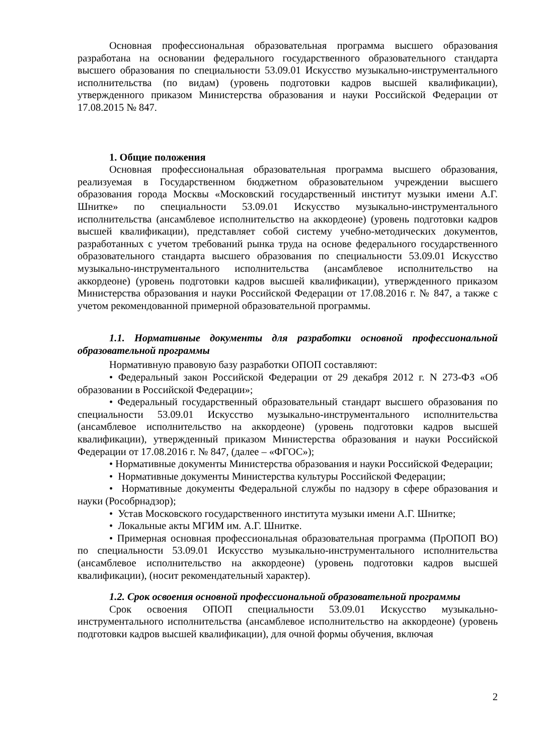Основная профессиональная образовательная программа высшего образования разработана на основании федерального государственного образовательного стандарта высшего образования по специальности 53.09.01 Искусство музыкально-инструментального исполнительства (по видам) (уровень подготовки кадров высшей квалификации), утвержденного приказом Министерства образования и науки Российской Федерации от 17.08.2015 № 847.
1. Общие положения
Основная профессиональная образовательная программа высшего образования, реализуемая в Государственном бюджетном образовательном учреждении высшего образования города Москвы «Московский государственный институт музыки имени А.Г. Шнитке» по специальности 53.09.01 Искусство музыкально-инструментального исполнительства (ансамблевое исполнительство на аккордеоне) (уровень подготовки кадров высшей квалификации), представляет собой систему учебно-методических документов, разработанных с учетом требований рынка труда на основе федерального государственного образовательного стандарта высшего образования по специальности 53.09.01 Искусство музыкально-инструментального исполнительства (ансамблевое исполнительство на аккордеоне) (уровень подготовки кадров высшей квалификации), утвержденного приказом Министерства образования и науки Российской Федерации от 17.08.2016 г. № 847, а также с учетом рекомендованной примерной образовательной программы.
1.1. Нормативные документы для разработки основной профессиональной образовательной программы
Нормативную правовую базу разработки ОПОП составляют:
• Федеральный закон Российской Федерации от 29 декабря 2012 г. N 273-ФЗ «Об образовании в Российской Федерации»;
• Федеральный государственный образовательный стандарт высшего образования по специальности 53.09.01 Искусство музыкально-инструментального исполнительства (ансамблевое исполнительство на аккордеоне) (уровень подготовки кадров высшей квалификации), утвержденный приказом Министерства образования и науки Российской Федерации от 17.08.2016 г. № 847, (далее – «ФГОС»);
• Нормативные документы Министерства образования и науки Российской Федерации;
• Нормативные документы Министерства культуры Российской Федерации;
• Нормативные документы Федеральной службы по надзору в сфере образования и науки (Рособрнадзор);
• Устав Московского государственного института музыки имени А.Г. Шнитке;
• Локальные акты МГИМ им. А.Г. Шнитке.
• Примерная основная профессиональная образовательная программа (ПрОПОП ВО) по специальности 53.09.01 Искусство музыкально-инструментального исполнительства (ансамблевое исполнительство на аккордеоне) (уровень подготовки кадров высшей квалификации), (носит рекомендательный характер).
1.2. Срок освоения основной профессиональной образовательной программы
Срок освоения ОПОП специальности 53.09.01 Искусство музыкально-инструментального исполнительства (ансамблевое исполнительство на аккордеоне) (уровень подготовки кадров высшей квалификации), для очной формы обучения, включая
2